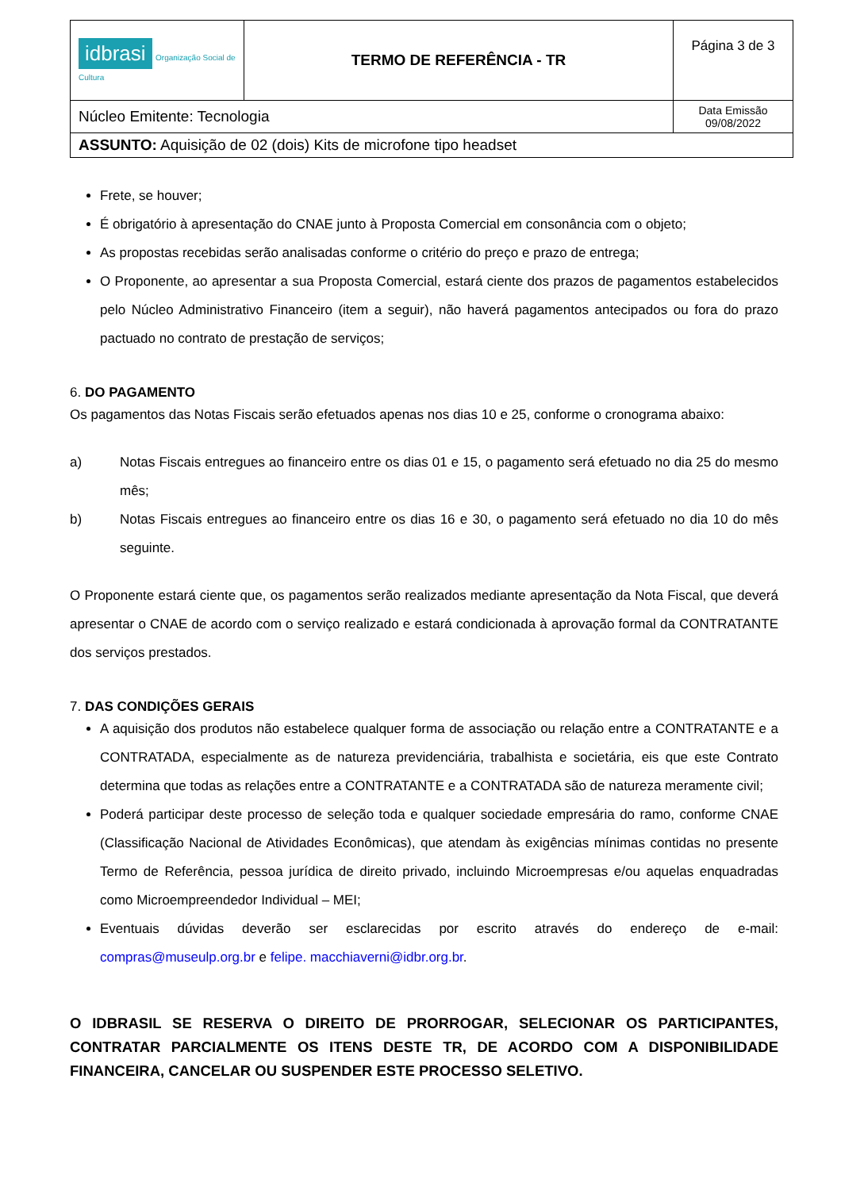| idbrasi Organização Social de Cultura | TERMO DE REFERÊNCIA - TR | Página 3 de 3 |
| Núcleo Emitente: Tecnologia | | Data Emissão 09/08/2022 |
| ASSUNTO: Aquisição de 02 (dois) Kits de microfone tipo headset | | |
Frete, se houver;
É obrigatório à apresentação do CNAE junto à Proposta Comercial em consonância com o objeto;
As propostas recebidas serão analisadas conforme o critério do preço e prazo de entrega;
O Proponente, ao apresentar a sua Proposta Comercial, estará ciente dos prazos de pagamentos estabelecidos pelo Núcleo Administrativo Financeiro (item a seguir), não haverá pagamentos antecipados ou fora do prazo pactuado no contrato de prestação de serviços;
6. DO PAGAMENTO
Os pagamentos das Notas Fiscais serão efetuados apenas nos dias 10 e 25, conforme o cronograma abaixo:
a)
Notas Fiscais entregues ao financeiro entre os dias 01 e 15, o pagamento será efetuado no dia 25 do mesmo mês;
b)
Notas Fiscais entregues ao financeiro entre os dias 16 e 30, o pagamento será efetuado no dia 10 do mês seguinte.
O Proponente estará ciente que, os pagamentos serão realizados mediante apresentação da Nota Fiscal, que deverá apresentar o CNAE de acordo com o serviço realizado e estará condicionada à aprovação formal da CONTRATANTE dos serviços prestados.
7. DAS CONDIÇÕES GERAIS
A aquisição dos produtos não estabelece qualquer forma de associação ou relação entre a CONTRATANTE e a CONTRATADA, especialmente as de natureza previdenciária, trabalhista e societária, eis que este Contrato determina que todas as relações entre a CONTRATANTE e a CONTRATADA são de natureza meramente civil;
Poderá participar deste processo de seleção toda e qualquer sociedade empresária do ramo, conforme CNAE (Classificação Nacional de Atividades Econômicas), que atendam às exigências mínimas contidas no presente Termo de Referência, pessoa jurídica de direito privado, incluindo Microempresas e/ou aquelas enquadradas como Microempreendedor Individual – MEI;
Eventuais dúvidas deverão ser esclarecidas por escrito através do endereço de e-mail: compras@museulp.org.br e felipe. macchiaverni@idbr.org.br.
O IDBRASIL SE RESERVA O DIREITO DE PRORROGAR, SELECIONAR OS PARTICIPANTES, CONTRATAR PARCIALMENTE OS ITENS DESTE TR, DE ACORDO COM A DISPONIBILIDADE FINANCEIRA, CANCELAR OU SUSPENDER ESTE PROCESSO SELETIVO.